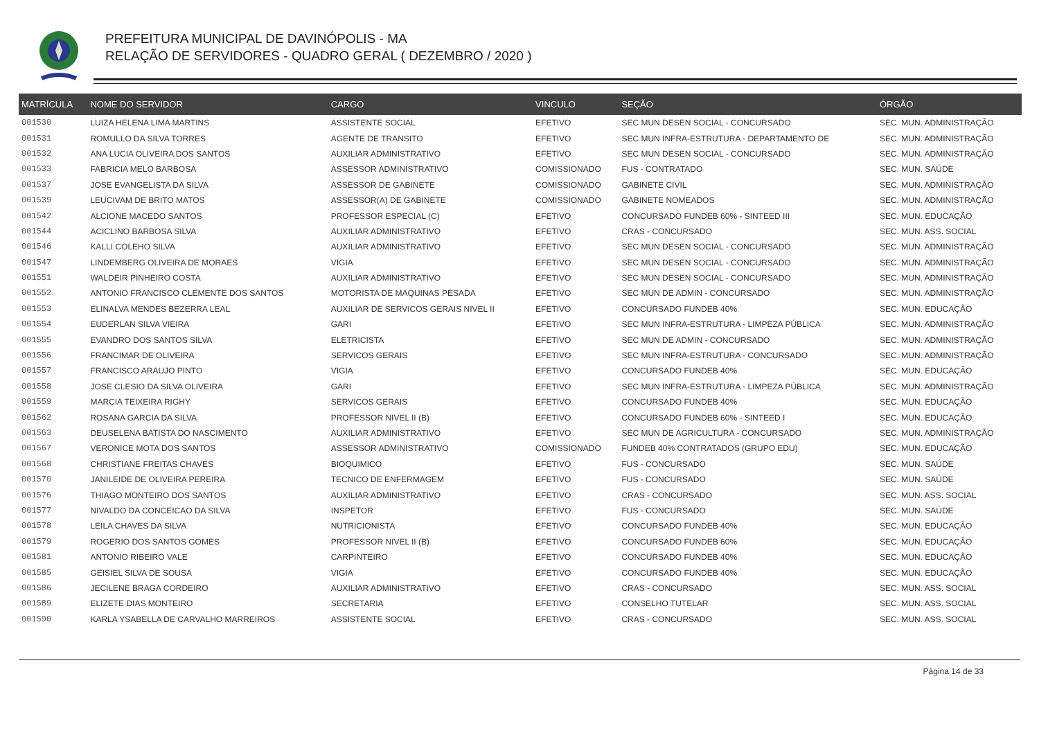PREFEITURA MUNICIPAL DE DAVINÓPOLIS - MA
RELAÇÃO DE SERVIDORES - QUADRO GERAL ( DEZEMBRO / 2020 )
| MATRÍCULA | NOME DO SERVIDOR | CARGO | VINCULO | SEÇÃO | ÓRGÃO |
| --- | --- | --- | --- | --- | --- |
| 001530 | LUIZA HELENA LIMA MARTINS | ASSISTENTE SOCIAL | EFETIVO | SEC MUN DESEN SOCIAL - CONCURSADO | SEC. MUN. ADMINISTRAÇÃO |
| 001531 | ROMULLO DA SILVA TORRES | AGENTE DE TRANSITO | EFETIVO | SEC MUN INFRA-ESTRUTURA - DEPARTAMENTO DE | SEC. MUN. ADMINISTRAÇÃO |
| 001532 | ANA LUCIA OLIVEIRA DOS SANTOS | AUXILIAR ADMINISTRATIVO | EFETIVO | SEC MUN DESEN SOCIAL - CONCURSADO | SEC. MUN. ADMINISTRAÇÃO |
| 001533 | FABRICIA MELO BARBOSA | ASSESSOR ADMINISTRATIVO | COMISSIONADO | FUS - CONTRATADO | SEC. MUN. SAÚDE |
| 001537 | JOSE EVANGELISTA DA SILVA | ASSESSOR DE GABINETE | COMISSIONADO | GABINETE CIVIL | SEC. MUN. ADMINISTRAÇÃO |
| 001539 | LEUCIVAM DE BRITO MATOS | ASSESSOR(A) DE GABINETE | COMISSIONADO | GABINETE NOMEADOS | SEC. MUN. ADMINISTRAÇÃO |
| 001542 | ALCIONE MACEDO SANTOS | PROFESSOR ESPECIAL (C) | EFETIVO | CONCURSADO FUNDEB 60% - SINTEED III | SEC. MUN. EDUCAÇÃO |
| 001544 | ACICLINO BARBOSA SILVA | AUXILIAR ADMINISTRATIVO | EFETIVO | CRAS - CONCURSADO | SEC. MUN. ASS. SOCIAL |
| 001546 | KALLI COLEHO SILVA | AUXILIAR ADMINISTRATIVO | EFETIVO | SEC MUN DESEN SOCIAL - CONCURSADO | SEC. MUN. ADMINISTRAÇÃO |
| 001547 | LINDEMBERG OLIVEIRA DE MORAES | VIGIA | EFETIVO | SEC MUN DESEN SOCIAL - CONCURSADO | SEC. MUN. ADMINISTRAÇÃO |
| 001551 | WALDEIR PINHEIRO COSTA | AUXILIAR ADMINISTRATIVO | EFETIVO | SEC MUN DESEN SOCIAL - CONCURSADO | SEC. MUN. ADMINISTRAÇÃO |
| 001552 | ANTONIO FRANCISCO CLEMENTE DOS SANTOS | MOTORISTA DE MAQUINAS PESADA | EFETIVO | SEC MUN DE ADMIN - CONCURSADO | SEC. MUN. ADMINISTRAÇÃO |
| 001553 | ELINALVA MENDES BEZERRA LEAL | AUXILIAR DE SERVICOS GERAIS NIVEL II | EFETIVO | CONCURSADO FUNDEB 40% | SEC. MUN. EDUCAÇÃO |
| 001554 | EUDERLAN SILVA VIEIRA | GARI | EFETIVO | SEC MUN INFRA-ESTRUTURA - LIMPEZA PÚBLICA | SEC. MUN. ADMINISTRAÇÃO |
| 001555 | EVANDRO DOS SANTOS SILVA | ELETRICISTA | EFETIVO | SEC MUN DE ADMIN - CONCURSADO | SEC. MUN. ADMINISTRAÇÃO |
| 001556 | FRANCIMAR DE OLIVEIRA | SERVICOS GERAIS | EFETIVO | SEC MUN INFRA-ESTRUTURA - CONCURSADO | SEC. MUN. ADMINISTRAÇÃO |
| 001557 | FRANCISCO ARAUJO PINTO | VIGIA | EFETIVO | CONCURSADO FUNDEB 40% | SEC. MUN. EDUCAÇÃO |
| 001558 | JOSE CLESIO DA SILVA OLIVEIRA | GARI | EFETIVO | SEC MUN INFRA-ESTRUTURA - LIMPEZA PÚBLICA | SEC. MUN. ADMINISTRAÇÃO |
| 001559 | MARCIA TEIXEIRA RIGHY | SERVICOS GERAIS | EFETIVO | CONCURSADO FUNDEB 40% | SEC. MUN. EDUCAÇÃO |
| 001562 | ROSANA GARCIA DA SILVA | PROFESSOR NIVEL II (B) | EFETIVO | CONCURSADO FUNDEB 60% - SINTEED I | SEC. MUN. EDUCAÇÃO |
| 001563 | DEUSELENA BATISTA DO NASCIMENTO | AUXILIAR ADMINISTRATIVO | EFETIVO | SEC MUN DE AGRICULTURA - CONCURSADO | SEC. MUN. ADMINISTRAÇÃO |
| 001567 | VERONICE MOTA DOS SANTOS | ASSESSOR ADMINISTRATIVO | COMISSIONADO | FUNDEB 40% CONTRATADOS (GRUPO EDU) | SEC. MUN. EDUCAÇÃO |
| 001568 | CHRISTIANE FREITAS CHAVES | BIOQUIMICO | EFETIVO | FUS - CONCURSADO | SEC. MUN. SAÚDE |
| 001570 | JANILEIDE DE OLIVEIRA PEREIRA | TECNICO DE ENFERMAGEM | EFETIVO | FUS - CONCURSADO | SEC. MUN. SAÚDE |
| 001576 | THIAGO MONTEIRO DOS SANTOS | AUXILIAR ADMINISTRATIVO | EFETIVO | CRAS - CONCURSADO | SEC. MUN. ASS. SOCIAL |
| 001577 | NIVALDO DA CONCEICAO DA SILVA | INSPETOR | EFETIVO | FUS - CONCURSADO | SEC. MUN. SAÚDE |
| 001578 | LEILA CHAVES DA SILVA | NUTRICIONISTA | EFETIVO | CONCURSADO FUNDEB 40% | SEC. MUN. EDUCAÇÃO |
| 001579 | ROGERIO DOS SANTOS GOMES | PROFESSOR NIVEL II (B) | EFETIVO | CONCURSADO FUNDEB 60% | SEC. MUN. EDUCAÇÃO |
| 001581 | ANTONIO RIBEIRO VALE | CARPINTEIRO | EFETIVO | CONCURSADO FUNDEB 40% | SEC. MUN. EDUCAÇÃO |
| 001585 | GEISIEL SILVA DE SOUSA | VIGIA | EFETIVO | CONCURSADO FUNDEB 40% | SEC. MUN. EDUCAÇÃO |
| 001586 | JECILENE BRAGA CORDEIRO | AUXILIAR ADMINISTRATIVO | EFETIVO | CRAS - CONCURSADO | SEC. MUN. ASS. SOCIAL |
| 001589 | ELIZETE DIAS MONTEIRO | SECRETARIA | EFETIVO | CONSELHO TUTELAR | SEC. MUN. ASS. SOCIAL |
| 001590 | KARLA YSABELLA DE CARVALHO MARREIROS | ASSISTENTE SOCIAL | EFETIVO | CRAS - CONCURSADO | SEC. MUN. ASS. SOCIAL |
Página 14 de 33